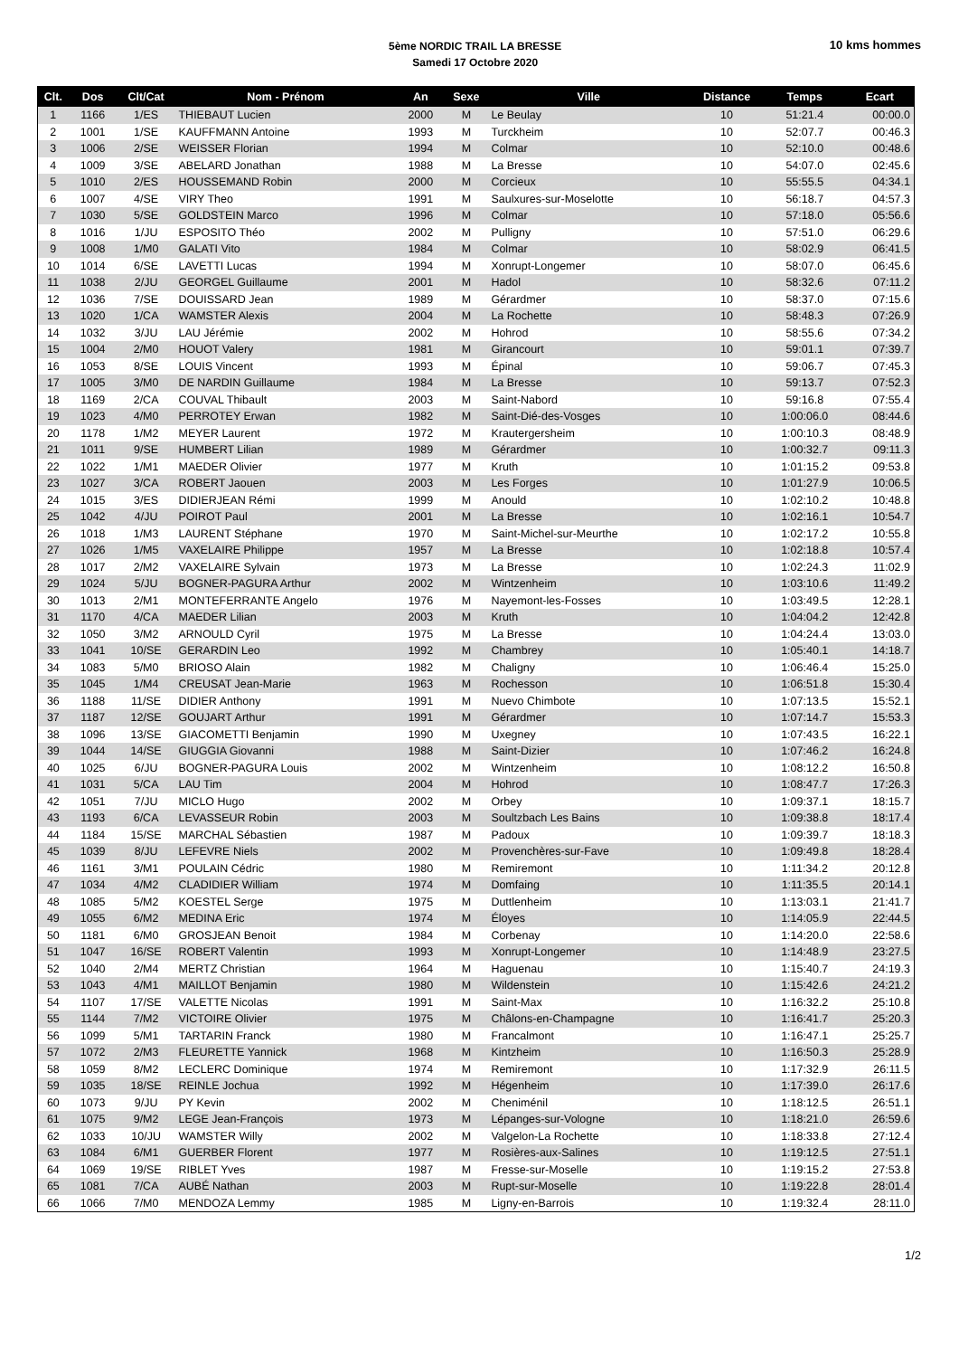5ème NORDIC TRAIL LA BRESSE
Samedi 17 Octobre 2020
10 kms hommes
| Clt. | Dos | Clt/Cat | Nom - Prénom | An | Sexe | Ville | Distance | Temps | Ecart |
| --- | --- | --- | --- | --- | --- | --- | --- | --- | --- |
| 1 | 1166 | 1/ES | THIEBAUT Lucien | 2000 | M | Le Beulay | 10 | 51:21.4 | 00:00.0 |
| 2 | 1001 | 1/SE | KAUFFMANN Antoine | 1993 | M | Turckheim | 10 | 52:07.7 | 00:46.3 |
| 3 | 1006 | 2/SE | WEISSER Florian | 1994 | M | Colmar | 10 | 52:10.0 | 00:48.6 |
| 4 | 1009 | 3/SE | ABELARD Jonathan | 1988 | M | La Bresse | 10 | 54:07.0 | 02:45.6 |
| 5 | 1010 | 2/ES | HOUSSEMAND Robin | 2000 | M | Corcieux | 10 | 55:55.5 | 04:34.1 |
| 6 | 1007 | 4/SE | VIRY Theo | 1991 | M | Saulxures-sur-Moselotte | 10 | 56:18.7 | 04:57.3 |
| 7 | 1030 | 5/SE | GOLDSTEIN Marco | 1996 | M | Colmar | 10 | 57:18.0 | 05:56.6 |
| 8 | 1016 | 1/JU | ESPOSITO Théo | 2002 | M | Pulligny | 10 | 57:51.0 | 06:29.6 |
| 9 | 1008 | 1/M0 | GALATI Vito | 1984 | M | Colmar | 10 | 58:02.9 | 06:41.5 |
| 10 | 1014 | 6/SE | LAVETTI Lucas | 1994 | M | Xonrupt-Longemer | 10 | 58:07.0 | 06:45.6 |
| 11 | 1038 | 2/JU | GEORGEL Guillaume | 2001 | M | Hadol | 10 | 58:32.6 | 07:11.2 |
| 12 | 1036 | 7/SE | DOUISSARD Jean | 1989 | M | Gérardmer | 10 | 58:37.0 | 07:15.6 |
| 13 | 1020 | 1/CA | WAMSTER Alexis | 2004 | M | La Rochette | 10 | 58:48.3 | 07:26.9 |
| 14 | 1032 | 3/JU | LAU Jérémie | 2002 | M | Hohrod | 10 | 58:55.6 | 07:34.2 |
| 15 | 1004 | 2/M0 | HOUOT Valery | 1981 | M | Girancourt | 10 | 59:01.1 | 07:39.7 |
| 16 | 1053 | 8/SE | LOUIS Vincent | 1993 | M | Épinal | 10 | 59:06.7 | 07:45.3 |
| 17 | 1005 | 3/M0 | DE NARDIN Guillaume | 1984 | M | La Bresse | 10 | 59:13.7 | 07:52.3 |
| 18 | 1169 | 2/CA | COUVAL Thibault | 2003 | M | Saint-Nabord | 10 | 59:16.8 | 07:55.4 |
| 19 | 1023 | 4/M0 | PERROTEY Erwan | 1982 | M | Saint-Dié-des-Vosges | 10 | 1:00:06.0 | 08:44.6 |
| 20 | 1178 | 1/M2 | MEYER Laurent | 1972 | M | Krautergersheim | 10 | 1:00:10.3 | 08:48.9 |
| 21 | 1011 | 9/SE | HUMBERT Lilian | 1989 | M | Gérardmer | 10 | 1:00:32.7 | 09:11.3 |
| 22 | 1022 | 1/M1 | MAEDER Olivier | 1977 | M | Kruth | 10 | 1:01:15.2 | 09:53.8 |
| 23 | 1027 | 3/CA | ROBERT Jaouen | 2003 | M | Les Forges | 10 | 1:01:27.9 | 10:06.5 |
| 24 | 1015 | 3/ES | DIDIERJEAN Rémi | 1999 | M | Anould | 10 | 1:02:10.2 | 10:48.8 |
| 25 | 1042 | 4/JU | POIROT Paul | 2001 | M | La Bresse | 10 | 1:02:16.1 | 10:54.7 |
| 26 | 1018 | 1/M3 | LAURENT Stéphane | 1970 | M | Saint-Michel-sur-Meurthe | 10 | 1:02:17.2 | 10:55.8 |
| 27 | 1026 | 1/M5 | VAXELAIRE Philippe | 1957 | M | La Bresse | 10 | 1:02:18.8 | 10:57.4 |
| 28 | 1017 | 2/M2 | VAXELAIRE Sylvain | 1973 | M | La Bresse | 10 | 1:02:24.3 | 11:02.9 |
| 29 | 1024 | 5/JU | BOGNER-PAGURA Arthur | 2002 | M | Wintzenheim | 10 | 1:03:10.6 | 11:49.2 |
| 30 | 1013 | 2/M1 | MONTEFERRANTE Angelo | 1976 | M | Nayemont-les-Fosses | 10 | 1:03:49.5 | 12:28.1 |
| 31 | 1170 | 4/CA | MAEDER Lilian | 2003 | M | Kruth | 10 | 1:04:04.2 | 12:42.8 |
| 32 | 1050 | 3/M2 | ARNOULD Cyril | 1975 | M | La Bresse | 10 | 1:04:24.4 | 13:03.0 |
| 33 | 1041 | 10/SE | GERARDIN Leo | 1992 | M | Chambrey | 10 | 1:05:40.1 | 14:18.7 |
| 34 | 1083 | 5/M0 | BRIOSO Alain | 1982 | M | Chaligny | 10 | 1:06:46.4 | 15:25.0 |
| 35 | 1045 | 1/M4 | CREUSAT Jean-Marie | 1963 | M | Rochesson | 10 | 1:06:51.8 | 15:30.4 |
| 36 | 1188 | 11/SE | DIDIER Anthony | 1991 | M | Nuevo Chimbote | 10 | 1:07:13.5 | 15:52.1 |
| 37 | 1187 | 12/SE | GOUJART Arthur | 1991 | M | Gérardmer | 10 | 1:07:14.7 | 15:53.3 |
| 38 | 1096 | 13/SE | GIACOMETTI Benjamin | 1990 | M | Uxegney | 10 | 1:07:43.5 | 16:22.1 |
| 39 | 1044 | 14/SE | GIUGGIA Giovanni | 1988 | M | Saint-Dizier | 10 | 1:07:46.2 | 16:24.8 |
| 40 | 1025 | 6/JU | BOGNER-PAGURA Louis | 2002 | M | Wintzenheim | 10 | 1:08:12.2 | 16:50.8 |
| 41 | 1031 | 5/CA | LAU Tim | 2004 | M | Hohrod | 10 | 1:08:47.7 | 17:26.3 |
| 42 | 1051 | 7/JU | MICLO Hugo | 2002 | M | Orbey | 10 | 1:09:37.1 | 18:15.7 |
| 43 | 1193 | 6/CA | LEVASSEUR Robin | 2003 | M | Soultzbach Les Bains | 10 | 1:09:38.8 | 18:17.4 |
| 44 | 1184 | 15/SE | MARCHAL Sébastien | 1987 | M | Padoux | 10 | 1:09:39.7 | 18:18.3 |
| 45 | 1039 | 8/JU | LEFEVRE Niels | 2002 | M | Provenchères-sur-Fave | 10 | 1:09:49.8 | 18:28.4 |
| 46 | 1161 | 3/M1 | POULAIN Cédric | 1980 | M | Remiremont | 10 | 1:11:34.2 | 20:12.8 |
| 47 | 1034 | 4/M2 | CLADIDIER William | 1974 | M | Domfaing | 10 | 1:11:35.5 | 20:14.1 |
| 48 | 1085 | 5/M2 | KOESTEL Serge | 1975 | M | Duttlenheim | 10 | 1:13:03.1 | 21:41.7 |
| 49 | 1055 | 6/M2 | MEDINA Eric | 1974 | M | Éloyes | 10 | 1:14:05.9 | 22:44.5 |
| 50 | 1181 | 6/M0 | GROSJEAN Benoit | 1984 | M | Corbenay | 10 | 1:14:20.0 | 22:58.6 |
| 51 | 1047 | 16/SE | ROBERT Valentin | 1993 | M | Xonrupt-Longemer | 10 | 1:14:48.9 | 23:27.5 |
| 52 | 1040 | 2/M4 | MERTZ Christian | 1964 | M | Haguenau | 10 | 1:15:40.7 | 24:19.3 |
| 53 | 1043 | 4/M1 | MAILLOT Benjamin | 1980 | M | Wildenstein | 10 | 1:15:42.6 | 24:21.2 |
| 54 | 1107 | 17/SE | VALETTE Nicolas | 1991 | M | Saint-Max | 10 | 1:16:32.2 | 25:10.8 |
| 55 | 1144 | 7/M2 | VICTOIRE Olivier | 1975 | M | Châlons-en-Champagne | 10 | 1:16:41.7 | 25:20.3 |
| 56 | 1099 | 5/M1 | TARTARIN Franck | 1980 | M | Francalmont | 10 | 1:16:47.1 | 25:25.7 |
| 57 | 1072 | 2/M3 | FLEURETTE Yannick | 1968 | M | Kintzheim | 10 | 1:16:50.3 | 25:28.9 |
| 58 | 1059 | 8/M2 | LECLERC Dominique | 1974 | M | Remiremont | 10 | 1:17:32.9 | 26:11.5 |
| 59 | 1035 | 18/SE | REINLE Jochua | 1992 | M | Hégenheim | 10 | 1:17:39.0 | 26:17.6 |
| 60 | 1073 | 9/JU | PY Kevin | 2002 | M | Cheniménil | 10 | 1:18:12.5 | 26:51.1 |
| 61 | 1075 | 9/M2 | LEGE Jean-François | 1973 | M | Lépanges-sur-Vologne | 10 | 1:18:21.0 | 26:59.6 |
| 62 | 1033 | 10/JU | WAMSTER Willy | 2002 | M | Valgelon-La Rochette | 10 | 1:18:33.8 | 27:12.4 |
| 63 | 1084 | 6/M1 | GUERBER Florent | 1977 | M | Rosières-aux-Salines | 10 | 1:19:12.5 | 27:51.1 |
| 64 | 1069 | 19/SE | RIBLET Yves | 1987 | M | Fresse-sur-Moselle | 10 | 1:19:15.2 | 27:53.8 |
| 65 | 1081 | 7/CA | AUBÉ Nathan | 2003 | M | Rupt-sur-Moselle | 10 | 1:19:22.8 | 28:01.4 |
| 66 | 1066 | 7/M0 | MENDOZA Lemmy | 1985 | M | Ligny-en-Barrois | 10 | 1:19:32.4 | 28:11.0 |
1/2